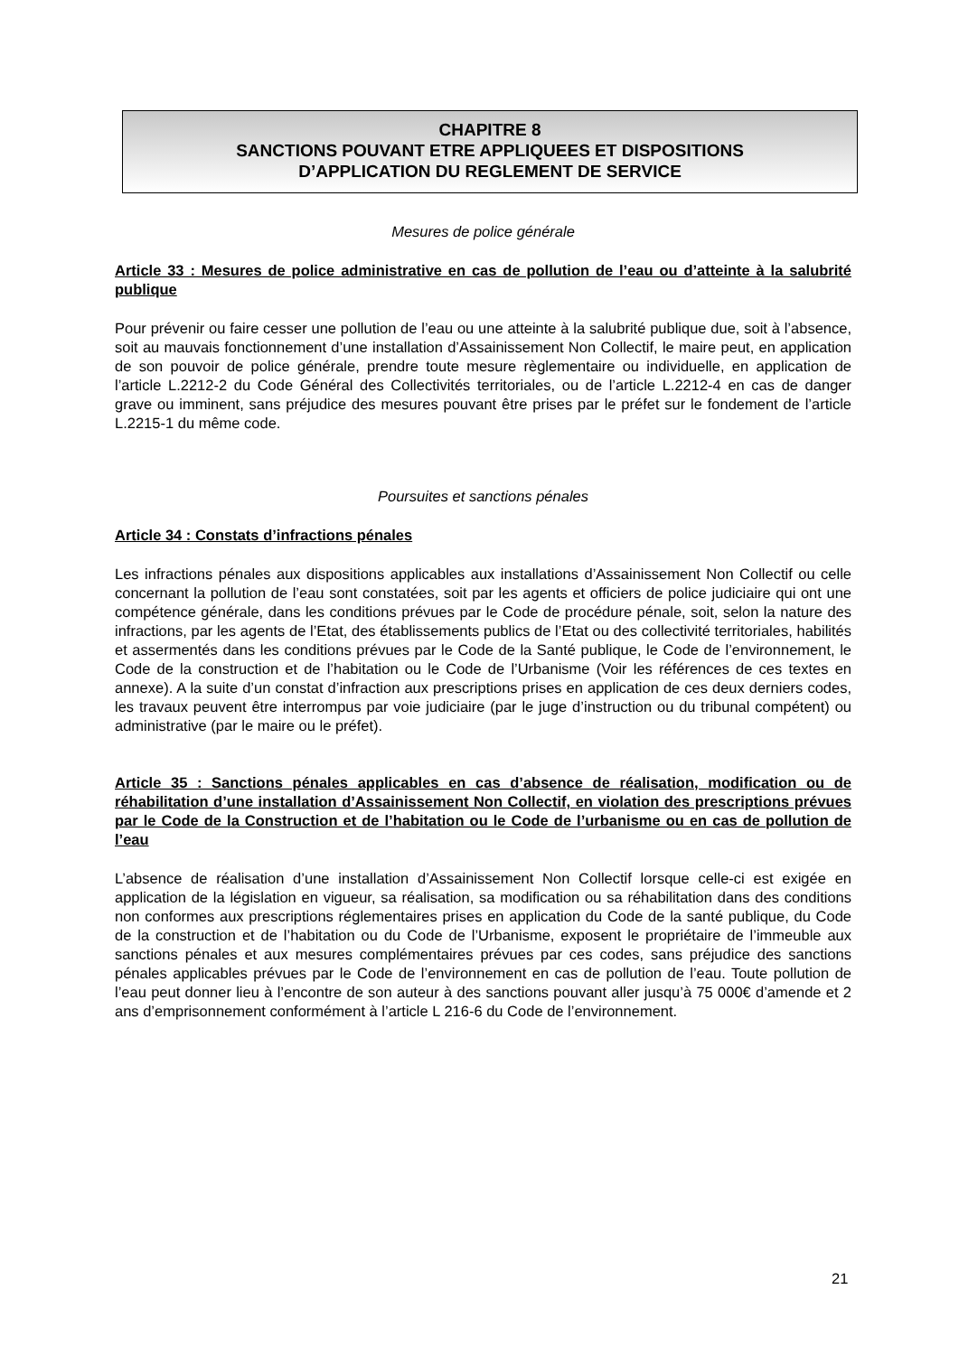CHAPITRE 8
SANCTIONS POUVANT ETRE APPLIQUEES ET DISPOSITIONS
D’APPLICATION DU REGLEMENT DE SERVICE
Mesures de police générale
Article 33 : Mesures de police administrative en cas de pollution de l’eau ou d’atteinte à la salubrité publique
Pour prévenir ou faire cesser une pollution de l’eau ou une atteinte à la salubrité publique due, soit à l’absence, soit au mauvais fonctionnement d’une installation d’Assainissement Non Collectif, le maire peut, en application de son pouvoir de police générale, prendre toute mesure règlementaire ou individuelle, en application de l’article L.2212-2 du Code Général des Collectivités territoriales, ou de l’article L.2212-4 en cas de danger grave ou imminent, sans préjudice des mesures pouvant être prises par le préfet sur le fondement de l’article L.2215-1 du même code.
Poursuites et sanctions pénales
Article 34 : Constats d’infractions pénales
Les infractions pénales aux dispositions applicables aux installations d’Assainissement Non Collectif ou celle concernant la pollution de l’eau sont constatées, soit par les agents et officiers de police judiciaire qui ont une compétence générale, dans les conditions prévues par le Code de procédure pénale, soit, selon la nature des infractions, par les agents de l’Etat, des établissements publics de l’Etat ou des collectivité territoriales, habilités et assermentés dans les conditions prévues par le Code de la Santé publique, le Code de l’environnement, le Code de la construction et de l’habitation ou le Code de l’Urbanisme (Voir les références de ces textes en annexe). A la suite d’un constat d’infraction aux prescriptions prises en application de ces deux derniers codes, les travaux peuvent être interrompus par voie judiciaire (par le juge d’instruction ou du tribunal compétent) ou administrative (par le maire ou le préfet).
Article 35 : Sanctions pénales applicables en cas d’absence de réalisation, modification ou de réhabilitation d’une installation d’Assainissement Non Collectif, en violation des prescriptions prévues par le Code de la Construction et de l’habitation ou le Code de l’urbanisme ou en cas de pollution de l’eau
L’absence de réalisation d’une installation d’Assainissement Non Collectif lorsque celle-ci est exigée en application de la législation en vigueur, sa réalisation, sa modification ou sa réhabilitation dans des conditions non conformes aux prescriptions réglementaires prises en application du Code de la santé publique, du Code de la construction et de l’habitation ou du Code de l’Urbanisme, exposent le propriétaire de l’immeuble aux sanctions pénales et aux mesures complémentaires prévues par ces codes, sans préjudice des sanctions pénales applicables prévues par le Code de l’environnement en cas de pollution de l’eau. Toute pollution de l’eau peut donner lieu à l’encontre de son auteur à des sanctions pouvant aller jusqu’à 75 000€ d’amende et 2 ans d’emprisonnement conformément à l’article L 216-6 du Code de l’environnement.
21